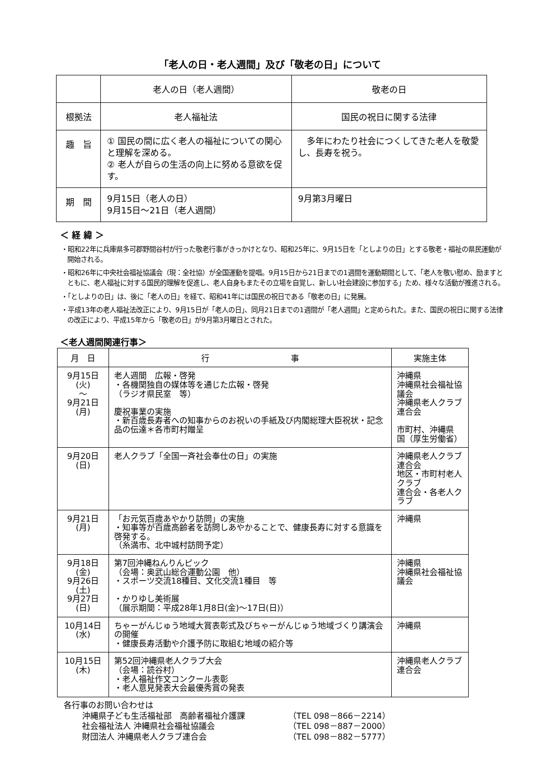「老人の日・老人週間」及び「敬老の日」について
| | 老人の日（老人週間） | 敬老の日 |
| --- | --- | --- |
| 根拠法 | 老人福祉法 | 国民の祝日に関する法律 |
| 趣 旨 | ① 国民の間に広く老人の福祉についての関心と理解を深める。 ② 老人が自らの生活の向上に努める意欲を促す。 | 多年にわたり社会につくしてきた老人を敬愛し、長寿を祝う。 |
| 期 間 | 9月15日（老人の日） 9月15日～21日（老人週間） | 9月第3月曜日 |
＜ 経 緯 ＞
・昭和22年に兵庫県多可郡野間谷村が行った敬老行事がきっかけとなり、昭和25年に、9月15日を「としよりの日」とする敬老・福祉の県民運動が開始される。
・昭和26年に中央社会福祉協議会（現：全社協）が全国運動を提唱。9月15日から21日までの1週間を運動期間として、「老人を敬い慰め、励ますとともに、老人福祉に対する国民的理解を促進し、老人自身もまたその立場を自覚し、新しい社会建設に参加する」ため、様々な活動が推進される。
・「としよりの日」は、後に「老人の日」を経て、昭和41年には国民の祝日である「敬老の日」に発展。
・平成13年の老人福祉法改正により、9月15日が「老人の日」、同月21日までの1週間が「老人週間」と定められた。また、国民の祝日に関する法律の改正により、平成15年から「敬老の日」が9月第3月曜日とされた。
＜老人週間関連行事＞
| 月 日 | 行 事 | 実施主体 |
| --- | --- | --- |
| 9月15日 (火) ～ 9月21日 (月) | 老人週間 広報・啓発 ・各機関独自の媒体等を通じた広報・啓発 （ラジオ県民室 等） 慶祝事業の実施 ・新百歳長寿者への知事からのお祝いの手紙及び内閣総理大臣祝状・記念品の伝達＊各市町村贈呈 | 沖縄県 沖縄県社会福祉協議会 沖縄県老人クラブ連合会 市町村、沖縄県 国（厚生労働省） |
| 9月20日 (日) | 老人クラブ「全国一斉社会奉仕の日」の実施 | 沖縄県老人クラブ連合会 地区・市町村老人クラブ 連合会・各老人クラブ |
| 9月21日 (月) | 「お元気百歳あやかり訪問」の実施 ・知事等が百歳高齢者を訪問しあやかることで、健康長寿に対する意識を啓発する。 （糸満市、北中城村訪問予定） | 沖縄県 |
| 9月18日 (金) 9月26日 (土) 9月27日 (日) | 第7回沖縄ねんりんピック （会場：奥武山総合運動公園 他） ・スポーツ交流18種目、文化交流1種目 等 ・かりゆし美術展 （展示期間：平成28年1月8日(金)～17日(日)） | 沖縄県 沖縄県社会福祉協議会 |
| 10月14日 (水) | ちゃーがんじゅう地域大賞表彰式及びちゃーがんじゅう地域づくり講演会の開催 ・健康長寿活動や介護予防に取組む地域の紹介等 | 沖縄県 |
| 10月15日 (木) | 第52回沖縄県老人クラブ大会 （会場：読谷村） ・老人福祉作文コンクール表彰 ・老人意見発表大会最優秀賞の発表 | 沖縄県老人クラブ連合会 |
各行事のお問い合わせは
沖縄県子ども生活福祉部　高齢者福祉介護課 （TEL 098－866－2214）
社会福祉法人 沖縄県社会福祉協議会 （TEL 098－887－2000）
財団法人 沖縄県老人クラブ連合会 （TEL 098－882－5777）